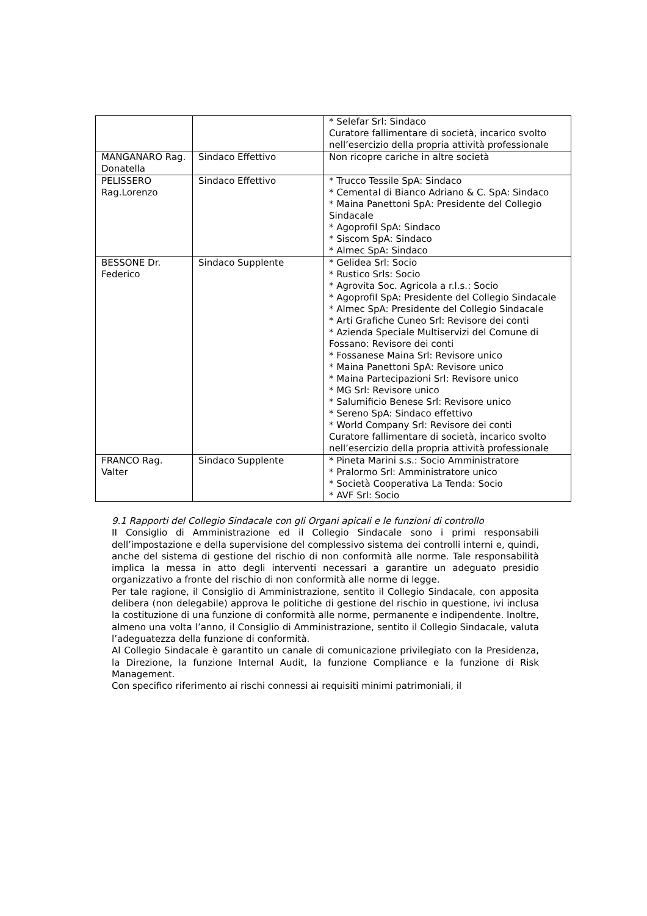| | | * Selefar Srl: Sindaco Curatore fallimentare di società, incarico svolto nell’esercizio della propria attività professionale |
| MANGANARO Rag. Donatella | Sindaco Effettivo | Non ricopre cariche in altre società |
| PELISSERO Rag.Lorenzo | Sindaco Effettivo | * Trucco Tessile SpA: Sindaco * Cemental di Bianco Adriano & C. SpA: Sindaco * Maina Panettoni SpA: Presidente del Collegio Sindacale * Agoprofil SpA: Sindaco * Siscom SpA: Sindaco * Almec SpA: Sindaco |
| BESSONE Dr. Federico | Sindaco Supplente | * Gelidea Srl: Socio * Rustico Srls: Socio * Agrovita Soc. Agricola a r.l.s.: Socio * Agoprofil SpA: Presidente del Collegio Sindacale * Almec SpA: Presidente del Collegio Sindacale * Arti Grafiche Cuneo Srl: Revisore dei conti * Azienda Speciale Multiservizi del Comune di Fossano: Revisore dei conti * Fossanese Maina Srl: Revisore unico * Maina Panettoni SpA: Revisore unico * Maina Partecipazioni Srl: Revisore unico * MG Srl: Revisore unico * Salumificio Benese Srl: Revisore unico * Sereno SpA: Sindaco effettivo * World Company Srl: Revisore dei conti Curatore fallimentare di società, incarico svolto nell’esercizio della propria attività professionale |
| FRANCO Rag. Valter | Sindaco Supplente | * Pineta Marini s.s.: Socio Amministratore * Pralormo Srl: Amministratore unico * Società Cooperativa La Tenda: Socio * AVF Srl: Socio |
9.1 Rapporti del Collegio Sindacale con gli Organi apicali e le funzioni di controllo
II Consiglio di Amministrazione ed il Collegio Sindacale sono i primi responsabili dell’impostazione e della supervisione del complessivo sistema dei controlli interni e, quindi, anche del sistema di gestione del rischio di non conformità alle norme. Tale responsabilità implica la messa in atto degli interventi necessari a garantire un adeguato presidio organizzativo a fronte del rischio di non conformità alle norme di legge.
Per tale ragione, il Consiglio di Amministrazione, sentito il Collegio Sindacale, con apposita delibera (non delegabile) approva le politiche di gestione del rischio in questione, ivi inclusa la costituzione di una funzione di conformità alle norme, permanente e indipendente. Inoltre, almeno una volta l’anno, il Consiglio di Amministrazione, sentito il Collegio Sindacale, valuta l’adeguatezza della funzione di conformità.
Al Collegio Sindacale è garantito un canale di comunicazione privilegiato con la Presidenza, la Direzione, la funzione Internal Audit, la funzione Compliance e la funzione di Risk Management.
Con specifico riferimento ai rischi connessi ai requisiti minimi patrimoniali, il